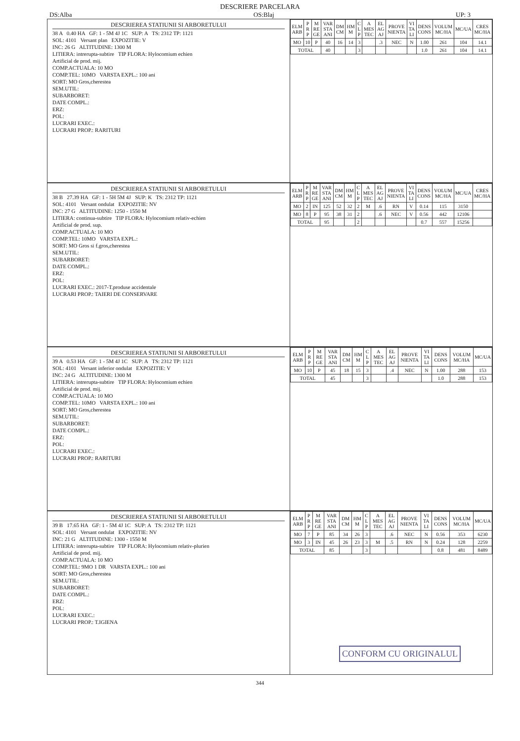DESCRIERE PARCELARA
DS:Alba OS:Blaj UP: 3
DESCRIEREA STATIUNII SI ARBORETULUI
38 A 0.40 HA GF: 1 - 5M 4J 1C SUP: A TS: 2312 TP: 1121
SOL: 4101 Versant plan EXPOZITIE: V
INC: 26 G ALTITUDINE: 1300 M
LITIERA: intrerupta-subtire TIP FLORA: Hylocomium echien
Artificial de prod. mij.
COMP.ACTUALA: 10 MO
COMP.TEL: 10MO VARSTA EXPL.: 100 ani
SORT: MO Gros,cherestea
SEM.UTIL:
SUBARBORET:
DATE COMPL.:
ERZ:
POL:
LUCRARI EXEC.:
LUCRARI PROP.: RARITURI
| ELM ARB | P R P | M RE GE | VAR STA ANI | DM CM | HM M | C L P | A MES TEC | EL AG AJ | PROVE NIENTA | VI TA LI | DENS CONS | VOLUM MC/HA | MC/UA | CRES MC/HA |
| --- | --- | --- | --- | --- | --- | --- | --- | --- | --- | --- | --- | --- | --- | --- |
| MO | 10 | P | 40 | 16 | 14 | 3 | | .3 | NEC | N | 1.00 | 261 | 104 | 14.1 |
| TOTAL | | | 40 | | | 3 | | | | | 1.0 | 261 | 104 | 14.1 |
DESCRIEREA STATIUNII SI ARBORETULUI
38 B 27.39 HA GF: 1 - 5H 5M 4J SUP: K TS: 2312 TP: 1121
SOL: 4101 Versant ondulat EXPOZITIE: NV
INC: 27 G ALTITUDINE: 1250 - 1550 M
LITIERA: continua-subtire TIP FLORA: Hylocomium relativ-echien
Artificial de prod. sup.
COMP.ACTUALA: 10 MO
COMP.TEL: 10MO VARSTA EXPL.:
SORT: MO Gros si f.gros,cherestea
SEM.UTIL:
SUBARBORET:
DATE COMPL.:
ERZ:
POL:
LUCRARI EXEC.: 2017-T.produse accidentale
LUCRARI PROP.: TAIERI DE CONSERVARE
| ELM ARB | P R P | M RE GE | VAR STA ANI | DM CM | HM M | C L P | A MES TEC | EL AG AJ | PROVE NIENTA | VI TA LI | DENS CONS | VOLUM MC/HA | MC/UA | CRES MC/HA |
| --- | --- | --- | --- | --- | --- | --- | --- | --- | --- | --- | --- | --- | --- | --- |
| MO | 2 | IN | 125 | 52 | 32 | 2 | M | .6 | RN | V | 0.14 | 115 | 3150 | |
| MO | 8 | P | 95 | 38 | 31 | 2 | | .6 | NEC | V | 0.56 | 442 | 12106 | |
| TOTAL | | | 95 | | | 2 | | | | | 0.7 | 557 | 15256 | |
DESCRIEREA STATIUNII SI ARBORETULUI
39 A 0.53 HA GF: 1 - 5M 4J 1C SUP: A TS: 2312 TP: 1121
SOL: 4101 Versant inferior ondulat EXPOZITIE: V
INC: 24 G ALTITUDINE: 1300 M
LITIERA: intrerupta-subtire TIP FLORA: Hylocomium echien
Artificial de prod. mij.
COMP.ACTUALA: 10 MO
COMP.TEL: 10MO VARSTA EXPL.: 100 ani
SORT: MO Gros,cherestea
SEM.UTIL:
SUBARBORET:
DATE COMPL.:
ERZ:
POL:
LUCRARI EXEC.:
LUCRARI PROP.: RARITURI
| ELM ARB | P R P | M RE GE | VAR STA ANI | DM CM | HM M | C L P | A MES TEC | EL AG AJ | PROVE NIENTA | VI TA LI | DENS CONS | VOLUM MC/HA | MC/UA |
| --- | --- | --- | --- | --- | --- | --- | --- | --- | --- | --- | --- | --- | --- |
| MO | 10 | P | 45 | 18 | 15 | 3 | | .4 | NEC | N | 1.00 | 288 | 153 |
| TOTAL | | | 45 | | | 3 | | | | | 1.0 | 288 | 153 |
DESCRIEREA STATIUNII SI ARBORETULUI
39 B 17.65 HA GF: 1 - 5M 4J 1C SUP: A TS: 2312 TP: 1121
SOL: 4101 Versant ondulat EXPOZITIE: NV
INC: 21 G ALTITUDINE: 1300 - 1550 M
LITIERA: intrerupta-subtire TIP FLORA: Hylocomium relativ-plurien
Artificial de prod. mij.
COMP.ACTUALA: 10 MO
COMP.TEL: 9MO 1 DR VARSTA EXPL.: 100 ani
SORT: MO Gros,cherestea
SEM.UTIL:
SUBARBORET:
DATE COMPL.:
ERZ:
POL:
LUCRARI EXEC.:
LUCRARI PROP.: T.IGIENA
| ELM ARB | P R P | M RE GE | VAR STA ANI | DM CM | HM M | C L P | A MES TEC | EL AG AJ | PROVE NIENTA | VI TA LI | DENS CONS | VOLUM MC/HA | MC/UA |
| --- | --- | --- | --- | --- | --- | --- | --- | --- | --- | --- | --- | --- | --- |
| MO | 7 | P | 85 | 34 | 26 | 3 | | .6 | NEC | N | 0.56 | 353 | 6230 |
| MO | 3 | IN | 45 | 26 | 23 | 3 | M | .5 | RN | N | 0.24 | 128 | 2259 |
| TOTAL | | | 85 | | | 3 | | | | | 0.8 | 481 | 8489 |
344
CONFORM CU ORIGINALUL